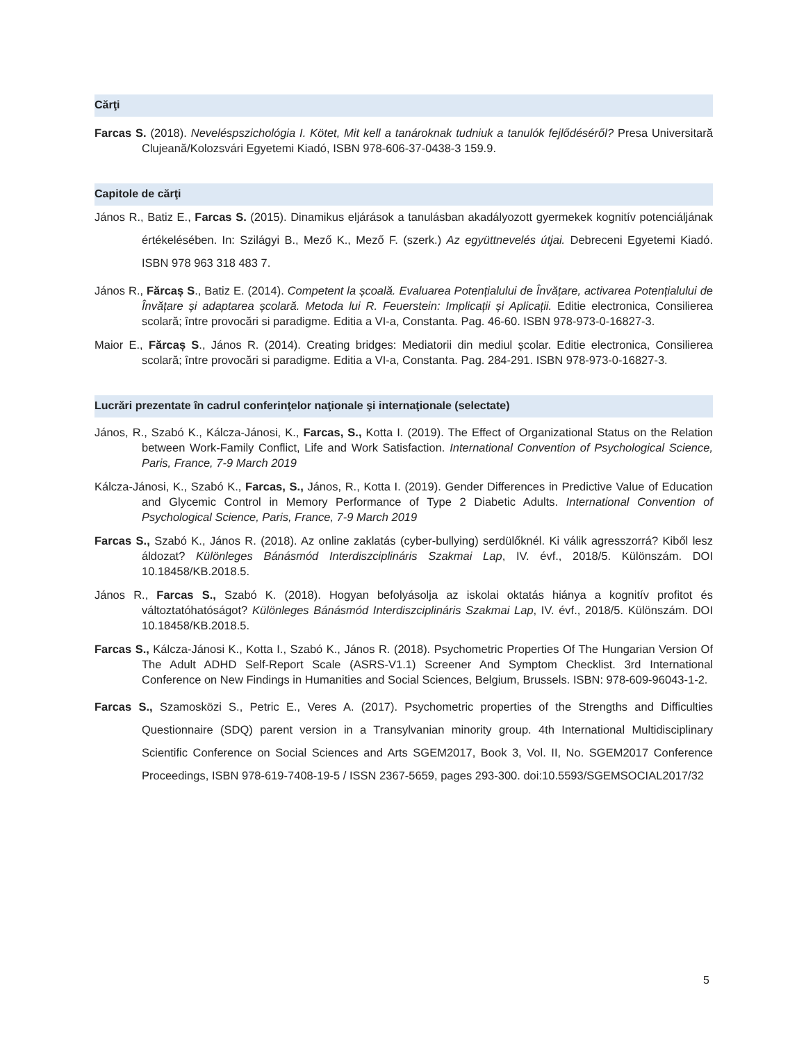Cărţi
Farcas S. (2018). Neveléspszichológia I. Kötet, Mit kell a tanároknak tudniuk a tanulók fejlődéséről? Presa Universitară Clujeană/Kolozsvári Egyetemi Kiadó, ISBN 978-606-37-0438-3 159.9.
Capitole de cărţi
János R., Batiz E., Farcas S. (2015). Dinamikus eljárások a tanulásban akadályozott gyermekek kognitív potenciáljának értékelésében. In: Szilágyi B., Mező K., Mező F. (szerk.) Az együttnevelés útjai. Debreceni Egyetemi Kiadó. ISBN 978 963 318 483 7.
János R., Fărcaș S., Batiz E. (2014). Competent la școală. Evaluarea Potențialului de Învățare, activarea Potențialului de Învățare și adaptarea școlară. Metoda lui R. Feuerstein: Implicații și Aplicații. Editie electronica, Consilierea scolară; între provocări si paradigme. Editia a VI-a, Constanta. Pag. 46-60. ISBN 978-973-0-16827-3.
Maior E., Fărcaș S., János R. (2014). Creating bridges: Mediatorii din mediul școlar. Editie electronica, Consilierea scolară; între provocări si paradigme. Editia a VI-a, Constanta. Pag. 284-291. ISBN 978-973-0-16827-3.
Lucrări prezentate în cadrul conferinţelor naţionale şi internaţionale (selectate)
János, R., Szabó K., Kálcza-Jánosi, K., Farcas, S., Kotta I. (2019). The Effect of Organizational Status on the Relation between Work-Family Conflict, Life and Work Satisfaction. International Convention of Psychological Science, Paris, France, 7-9 March 2019
Kálcza-Jánosi, K., Szabó K., Farcas, S., János, R., Kotta I. (2019). Gender Differences in Predictive Value of Education and Glycemic Control in Memory Performance of Type 2 Diabetic Adults. International Convention of Psychological Science, Paris, France, 7-9 March 2019
Farcas S., Szabó K., János R. (2018). Az online zaklatás (cyber-bullying) serdülőknél. Ki válik agresszorrá? Kiből lesz áldozat? Különleges Bánásmód Interdiszciplináris Szakmai Lap, IV. évf., 2018/5. Különszám. DOI 10.18458/KB.2018.5.
János R., Farcas S., Szabó K. (2018). Hogyan befolyásolja az iskolai oktatás hiánya a kognitív profitot és változtatóhatóságot? Különleges Bánásmód Interdiszciplináris Szakmai Lap, IV. évf., 2018/5. Különszám. DOI 10.18458/KB.2018.5.
Farcas S., Kálcza-Jánosi K., Kotta I., Szabó K., János R. (2018). Psychometric Properties Of The Hungarian Version Of The Adult ADHD Self-Report Scale (ASRS-V1.1) Screener And Symptom Checklist. 3rd International Conference on New Findings in Humanities and Social Sciences, Belgium, Brussels. ISBN: 978-609-96043-1-2.
Farcas S., Szamosközi S., Petric E., Veres A. (2017). Psychometric properties of the Strengths and Difficulties Questionnaire (SDQ) parent version in a Transylvanian minority group. 4th International Multidisciplinary Scientific Conference on Social Sciences and Arts SGEM2017, Book 3, Vol. II, No. SGEM2017 Conference Proceedings, ISBN 978-619-7408-19-5 / ISSN 2367-5659, pages 293-300. doi:10.5593/SGEMSOCIAL2017/32
5